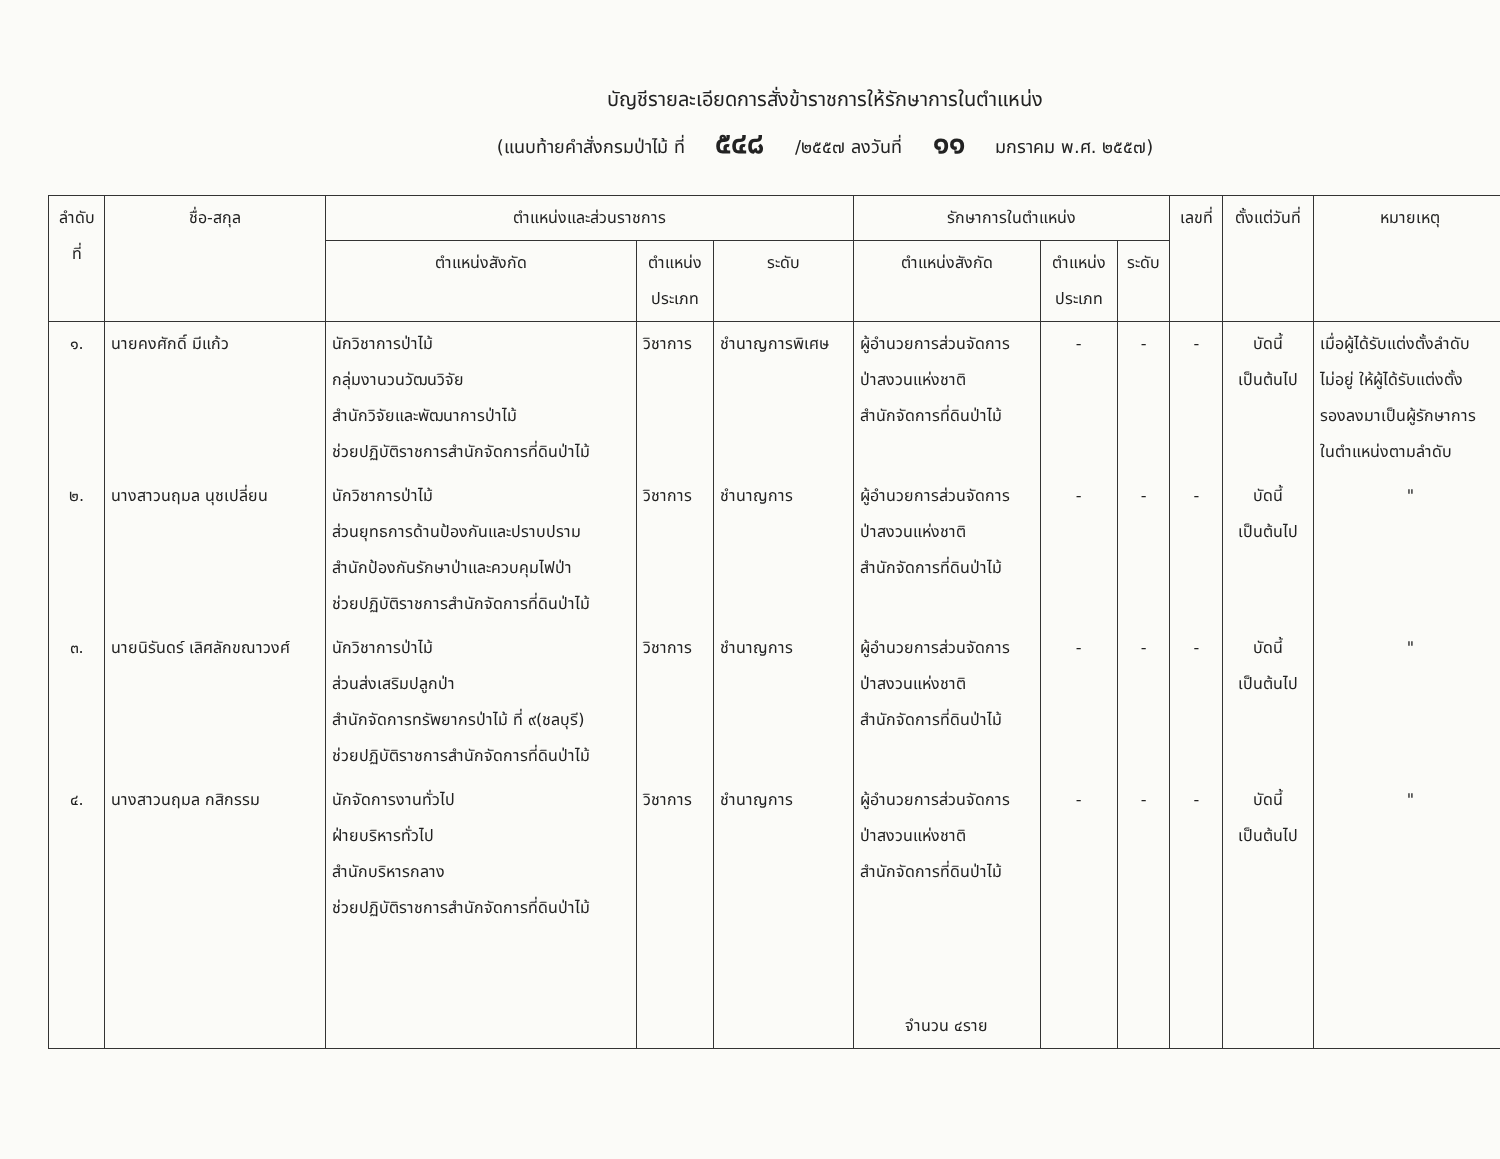บัญชีรายละเอียดการสั่งข้าราชการให้รักษาการในตำแหน่ง
(แนบท้ายคำสั่งกรมป่าไม้ ที่ ๕๔๘ /๒๕๕๗ ลงวันที่ ๑๑ มกราคม พ.ศ. ๒๕๕๗)
| ลำดับ ที่ | ชื่อ-สกุล | ตำแหน่งและส่วนราชการ | | | รักษาการในตำแหน่ง | | | เลขที่ | ตั้งแต่วันที่ | หมายเหตุ |
| --- | --- | --- | --- | --- | --- | --- | --- | --- | --- | --- |
| | | ตำแหน่งสังกัด | ตำแหน่ง ประเภท | ระดับ | ตำแหน่งสังกัด | ตำแหน่ง ประเภท | ระดับ | | | |
| ๑. | นายคงศักดิ์ มีแก้ว | นักวิชาการป่าไม้ กลุ่มงานวนวัฒนวิจัย สำนักวิจัยและพัฒนาการป่าไม้ ช่วยปฏิบัติราชการสำนักจัดการที่ดินป่าไม้ | วิชาการ | ชำนาญการพิเศษ | ผู้อำนวยการส่วนจัดการ ป่าสงวนแห่งชาติ สำนักจัดการที่ดินป่าไม้ | - | - | - | บัดนี้ เป็นต้นไป | เมื่อผู้ได้รับแต่งตั้งลำดับ ไม่อยู่ ให้ผู้ได้รับแต่งตั้ง รองลงมาเป็นผู้รักษาการ ในตำแหน่งตามลำดับ |
| ๒. | นางสาวนฤมล นุชเปลี่ยน | นักวิชาการป่าไม้ ส่วนยุทธการด้านป้องกันและปราบปราม สำนักป้องกันรักษาป่าและควบคุมไฟป่า ช่วยปฏิบัติราชการสำนักจัดการที่ดินป่าไม้ | วิชาการ | ชำนาญการ | ผู้อำนวยการส่วนจัดการ ป่าสงวนแห่งชาติ สำนักจัดการที่ดินป่าไม้ | - | - | - | บัดนี้ เป็นต้นไป | " |
| ๓. | นายนิรันดร์ เลิศลักขณาวงศ์ | นักวิชาการป่าไม้ ส่วนส่งเสริมปลูกป่า สำนักจัดการทรัพยากรป่าไม้ ที่ ๙(ชลบุรี) ช่วยปฏิบัติราชการสำนักจัดการที่ดินป่าไม้ | วิชาการ | ชำนาญการ | ผู้อำนวยการส่วนจัดการ ป่าสงวนแห่งชาติ สำนักจัดการที่ดินป่าไม้ | - | - | - | บัดนี้ เป็นต้นไป | " |
| ๔. | นางสาวนฤมล กสิกรรม | นักจัดการงานทั่วไป ฝ่ายบริหารทั่วไป สำนักบริหารกลาง ช่วยปฏิบัติราชการสำนักจัดการที่ดินป่าไม้ | วิชาการ | ชำนาญการ | ผู้อำนวยการส่วนจัดการ ป่าสงวนแห่งชาติ สำนักจัดการที่ดินป่าไม้ | - | - | - | บัดนี้ เป็นต้นไป | " |
| | | | | | จำนวน ๔ราย | | | | | |